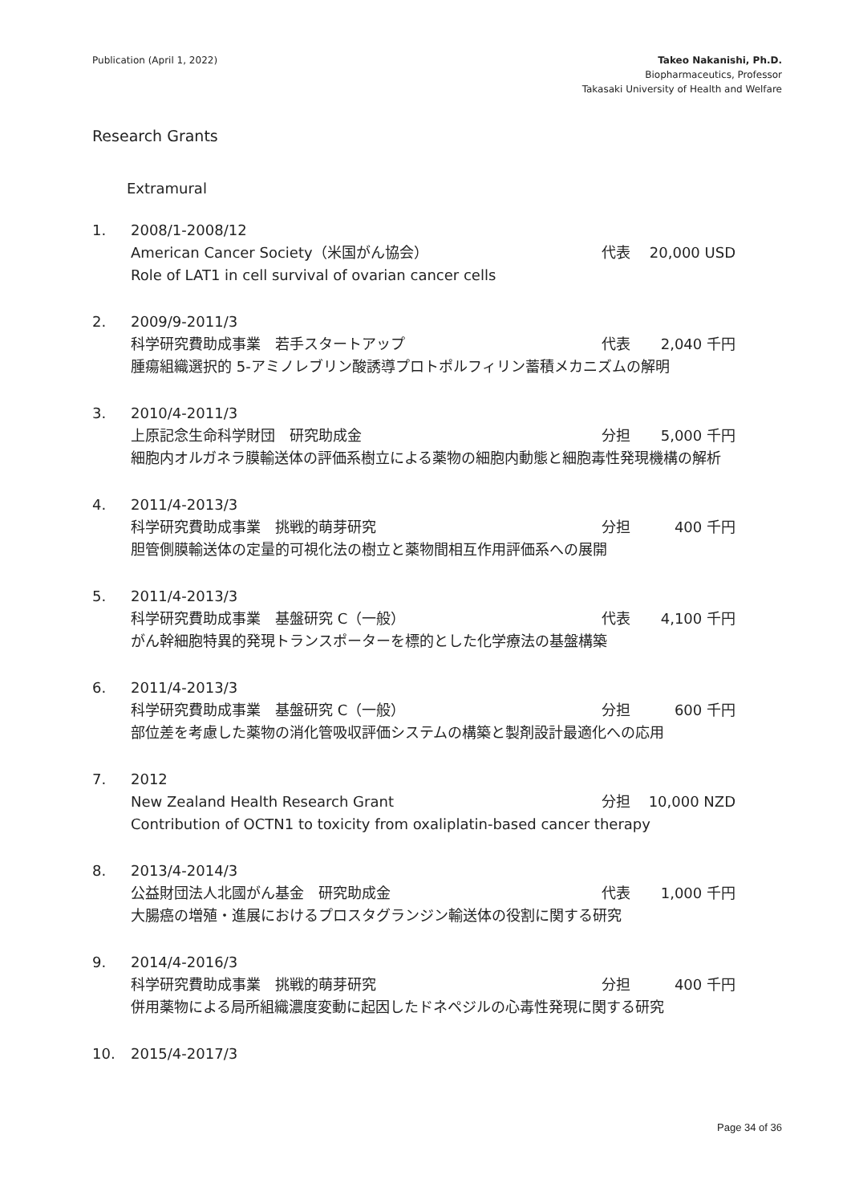Publication (April 1, 2022) Takeo Nakanishi, Ph.D.
Biopharmaceutics, Professor
Takasaki University of Health and Welfare
Research Grants
Extramural
1. 2008/1-2008/12
American Cancer Society（米国がん協会） 代表 20,000 USD
Role of LAT1 in cell survival of ovarian cancer cells
2. 2009/9-2011/3
科学研究費助成事業　若手スタートアップ 代表 2,040 千円
腫瘍組織選択的 5-アミノレブリン酸誘導プロトポルフィリン蓄積メカニズムの解明
3. 2010/4-2011/3
上原記念生命科学財団　研究助成金 分担 5,000 千円
細胞内オルガネラ膜輸送体の評価系樹立による薬物の細胞内動態と細胞毒性発現機構の解析
4. 2011/4-2013/3
科学研究費助成事業　挑戦的萌芽研究 分担 400 千円
胆管側膜輸送体の定量的可視化法の樹立と薬物間相互作用評価系への展開
5. 2011/4-2013/3
科学研究費助成事業　基盤研究 C（一般） 代表 4,100 千円
がん幹細胞特異的発現トランスポーターを標的とした化学療法の基盤構築
6. 2011/4-2013/3
科学研究費助成事業　基盤研究 C（一般） 分担 600 千円
部位差を考慮した薬物の消化管吸収評価システムの構築と製剤設計最適化への応用
7. 2012
New Zealand Health Research Grant 分担 10,000 NZD
Contribution of OCTN1 to toxicity from oxaliplatin-based cancer therapy
8. 2013/4-2014/3
公益財団法人北國がん基金　研究助成金 代表 1,000 千円
大腸癌の増殖・進展におけるプロスタグランジン輸送体の役割に関する研究
9. 2014/4-2016/3
科学研究費助成事業　挑戦的萌芽研究 分担 400 千円
併用薬物による局所組織濃度変動に起因したドネペジルの心毒性発現に関する研究
10. 2015/4-2017/3
Page 34 of 36